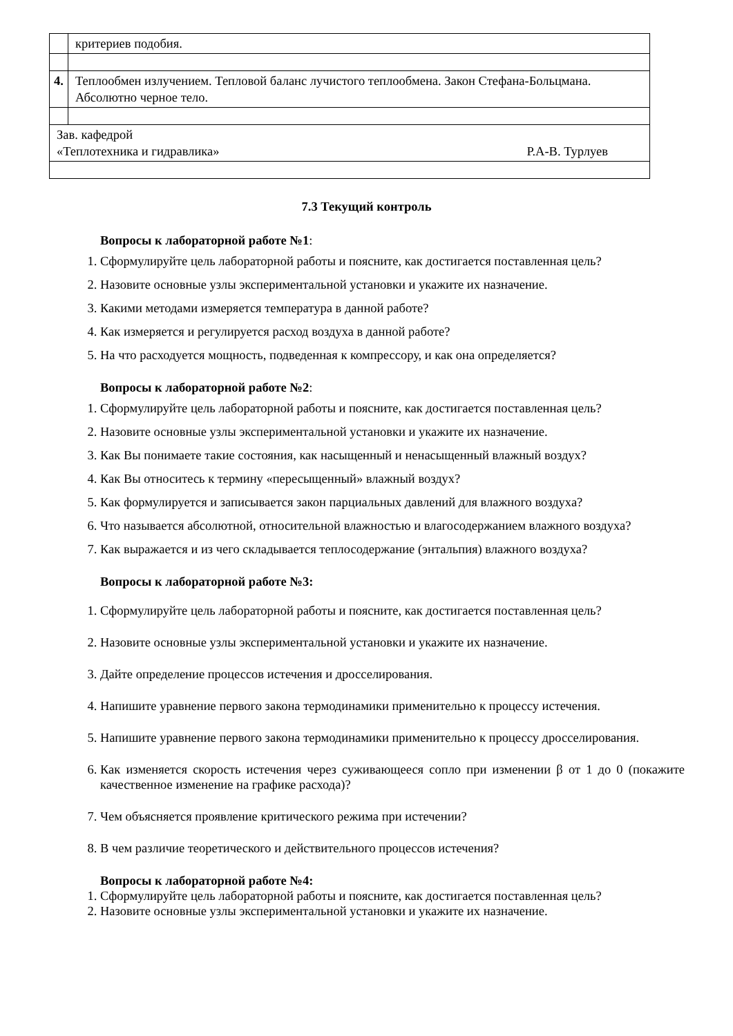| | критериев подобия. |
| 4. | Теплообмен излучением. Тепловой баланс лучистого теплообмена. Закон Стефана-Больцмана. Абсолютно черное тело. |
| Зав. кафедрой «Теплотехника и гидравлика» Р.А-В. Турлуев | |
7.3 Текущий контроль
Вопросы к лабораторной работе №1:
1. Сформулируйте цель лабораторной работы и поясните, как достигается поставленная цель?
2. Назовите основные узлы экспериментальной установки и укажите их назначение.
3. Какими методами измеряется температура в данной работе?
4. Как измеряется и регулируется расход воздуха в данной работе?
5. На что расходуется мощность, подведенная к компрессору, и как она определяется?
Вопросы к лабораторной работе №2:
1. Сформулируйте цель лабораторной работы и поясните, как достигается поставленная цель?
2. Назовите основные узлы экспериментальной установки и укажите их назначение.
3. Как Вы понимаете такие состояния, как насыщенный и ненасыщенный влажный воздух?
4. Как Вы относитесь к термину «пересыщенный» влажный воздух?
5. Как формулируется и записывается закон парциальных давлений для влажного воздуха?
6. Что называется абсолютной, относительной влажностью и влагосодержанием влажного воздуха?
7. Как выражается и из чего складывается теплосодержание (энтальпия) влажного воздуха?
Вопросы к лабораторной работе №3:
1. Сформулируйте цель лабораторной работы и поясните, как достигается поставленная цель?
2. Назовите основные узлы экспериментальной установки и укажите их назначение.
3. Дайте определение процессов истечения и дросселирования.
4. Напишите уравнение первого закона термодинамики применительно к процессу истечения.
5. Напишите уравнение первого закона термодинамики применительно к процессу дросселирования.
6. Как изменяется скорость истечения через суживающееся сопло при изменении β от 1 до 0 (покажите качественное изменение на графике расхода)?
7. Чем объясняется проявление критического режима при истечении?
8. В чем различие теоретического и действительного процессов истечения?
Вопросы к лабораторной работе №4:
1. Сформулируйте цель лабораторной работы и поясните, как достигается поставленная цель?
2. Назовите основные узлы экспериментальной установки и укажите их назначение.